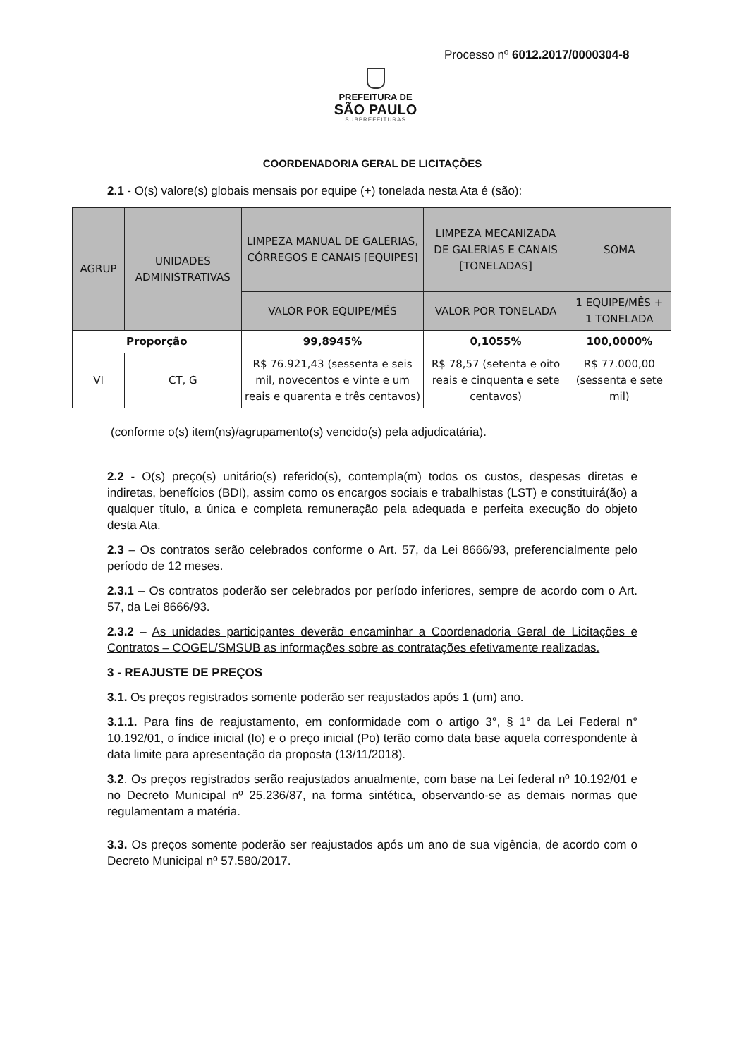Processo nº 6012.2017/0000304-8
PREFEITURA DE
SÃO PAULO
SUBPREFEITURAS
COORDENADORIA GERAL DE LICITAÇÕES
2.1 - O(s) valore(s) globais mensais por equipe (+) tonelada nesta Ata é (são):
| AGRUP | UNIDADES ADMINISTRATIVAS | LIMPEZA MANUAL DE GALERIAS, CÓRREGOS E CANAIS [EQUIPES] | LIMPEZA MECANIZADA DE GALERIAS E CANAIS [TONELADAS] | SOMA |
| --- | --- | --- | --- | --- |
| | | VALOR POR EQUIPE/MÊS | VALOR POR TONELADA | 1 EQUIPE/MÊS + 1 TONELADA |
| Proporção | | 99,8945% | 0,1055% | 100,0000% |
| VI | CT, G | R$ 76.921,43 (sessenta e seis mil, novecentos e vinte e um reais e quarenta e três centavos) | R$ 78,57 (setenta e oito reais e cinquenta e sete centavos) | R$ 77.000,00 (sessenta e sete mil) |
(conforme o(s) item(ns)/agrupamento(s) vencido(s) pela adjudicatária).
2.2 - O(s) preço(s) unitário(s) referido(s), contempla(m) todos os custos, despesas diretas e indiretas, benefícios (BDI), assim como os encargos sociais e trabalhistas (LST) e constituirá(ão) a qualquer título, a única e completa remuneração pela adequada e perfeita execução do objeto desta Ata.
2.3 – Os contratos serão celebrados conforme o Art. 57, da Lei 8666/93, preferencialmente pelo período de 12 meses.
2.3.1 – Os contratos poderão ser celebrados por período inferiores, sempre de acordo com o Art. 57, da Lei 8666/93.
2.3.2 – As unidades participantes deverão encaminhar a Coordenadoria Geral de Licitações e Contratos – COGEL/SMSUB as informações sobre as contratações efetivamente realizadas.
3 - REAJUSTE DE PREÇOS
3.1. Os preços registrados somente poderão ser reajustados após 1 (um) ano.
3.1.1. Para fins de reajustamento, em conformidade com o artigo 3°, § 1° da Lei Federal n° 10.192/01, o índice inicial (Io) e o preço inicial (Po) terão como data base aquela correspondente à data limite para apresentação da proposta (13/11/2018).
3.2. Os preços registrados serão reajustados anualmente, com base na Lei federal nº 10.192/01 e no Decreto Municipal nº 25.236/87, na forma sintética, observando-se as demais normas que regulamentam a matéria.
3.3. Os preços somente poderão ser reajustados após um ano de sua vigência, de acordo com o Decreto Municipal nº 57.580/2017.